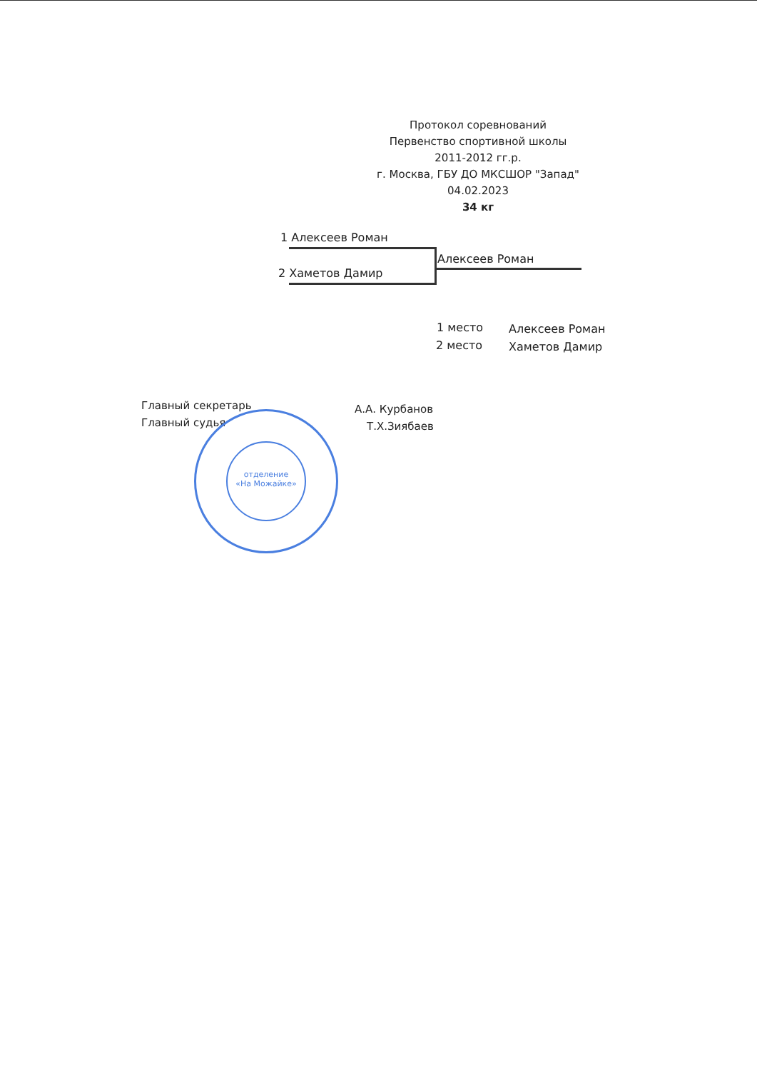Протокол соревнований
Первенство спортивной школы
2011-2012 гг.р.
г. Москва, ГБУ ДО МКСШОР "Запад"
04.02.2023
34 кг
1 Алексеев Роман
2 Хаметов Дамир
Алексеев Роман
1 место Алексеев Роман
2 место Хаметов Дамир
Главный секретарь А.А. Курбанов
Главный судья Т.Х.Зиябаев
отделение
«На Можайке»